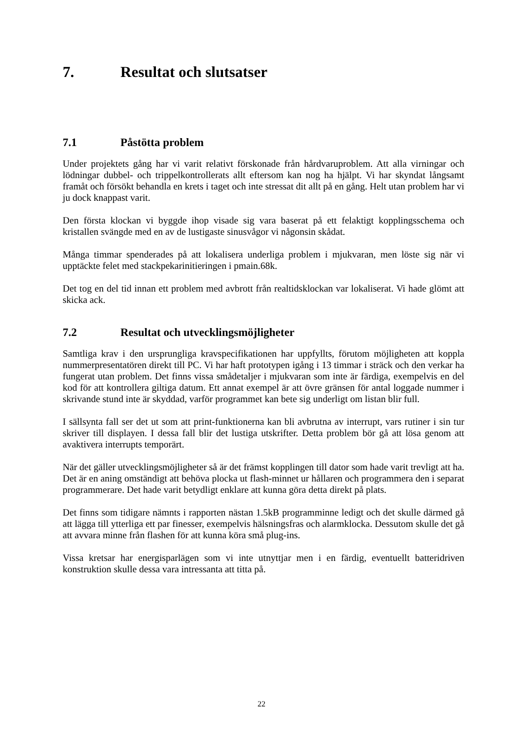7. Resultat och slutsatser
7.1 Påstötta problem
Under projektets gång har vi varit relativt förskonade från hårdvaruproblem. Att alla virningar och lödningar dubbel- och trippelkontrollerats allt eftersom kan nog ha hjälpt. Vi har skyndat långsamt framåt och försökt behandla en krets i taget och inte stressat dit allt på en gång. Helt utan problem har vi ju dock knappast varit.
Den första klockan vi byggde ihop visade sig vara baserat på ett felaktigt kopplingsschema och kristallen svängde med en av de lustigaste sinusvågor vi någonsin skådat.
Många timmar spenderades på att lokalisera underliga problem i mjukvaran, men löste sig när vi upptäckte felet med stackpekarinitieringen i pmain.68k.
Det tog en del tid innan ett problem med avbrott från realtidsklockan var lokaliserat. Vi hade glömt att skicka ack.
7.2 Resultat och utvecklingsmöjligheter
Samtliga krav i den ursprungliga kravspecifikationen har uppfyllts, förutom möjligheten att koppla nummerpresentatören direkt till PC. Vi har haft prototypen igång i 13 timmar i sträck och den verkar ha fungerat utan problem. Det finns vissa smådetaljer i mjukvaran som inte är färdiga, exempelvis en del kod för att kontrollera giltiga datum. Ett annat exempel är att övre gränsen för antal loggade nummer i skrivande stund inte är skyddad, varför programmet kan bete sig underligt om listan blir full.
I sällsynta fall ser det ut som att print-funktionerna kan bli avbrutna av interrupt, vars rutiner i sin tur skriver till displayen. I dessa fall blir det lustiga utskrifter. Detta problem bör gå att lösa genom att avaktivera interrupts temporärt.
När det gäller utvecklingsmöjligheter så är det främst kopplingen till dator som hade varit trevligt att ha. Det är en aning omständigt att behöva plocka ut flash-minnet ur hållaren och programmera den i separat programmerare. Det hade varit betydligt enklare att kunna göra detta direkt på plats.
Det finns som tidigare nämnts i rapporten nästan 1.5kB programminne ledigt och det skulle därmed gå att lägga till ytterliga ett par finesser, exempelvis hälsningsfras och alarmklocka. Dessutom skulle det gå att avvara minne från flashen för att kunna köra små plug-ins.
Vissa kretsar har energisparlägen som vi inte utnyttjar men i en färdig, eventuellt batteridriven konstruktion skulle dessa vara intressanta att titta på.
22